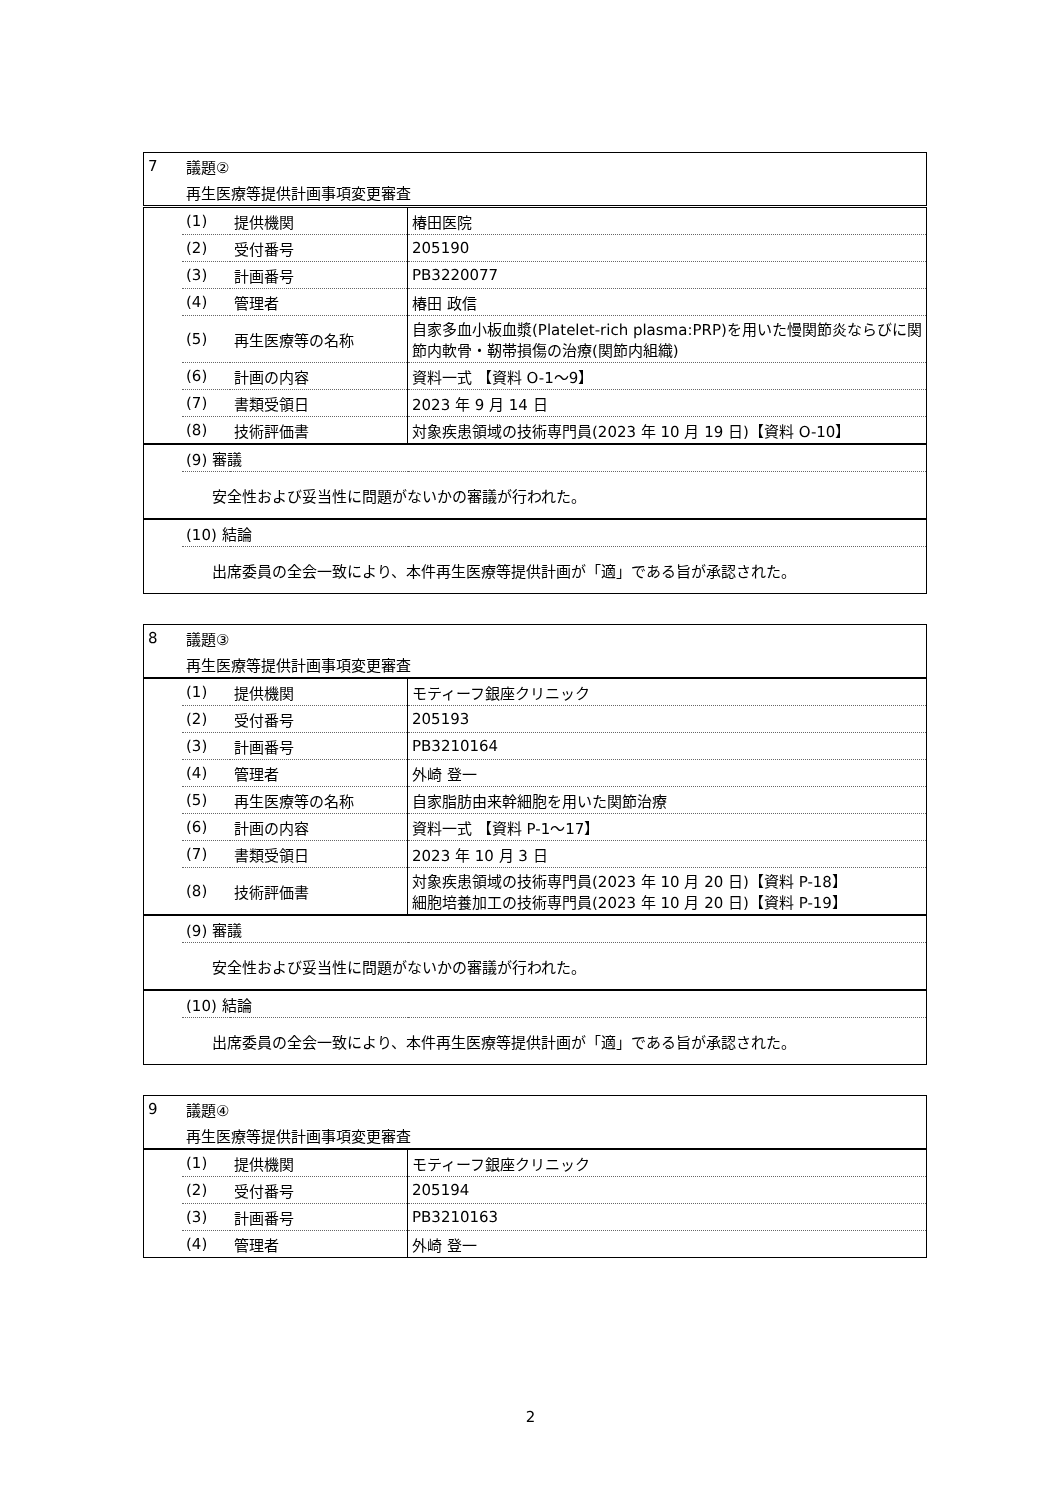| 7 | 議題② | | |
| | 再生医療等提供計画事項変更審査 | | |
| | (1) | 提供機関 | 椿田医院 |
| | (2) | 受付番号 | 205190 |
| | (3) | 計画番号 | PB3220077 |
| | (4) | 管理者 | 椿田 政信 |
| | (5) | 再生医療等の名称 | 自家多血小板血漿(Platelet-rich plasma:PRP)を用いた慢関節炎ならびに関節内軟骨・靭帯損傷の治療(関節内組織) |
| | (6) | 計画の内容 | 資料一式 【資料 O-1～9】 |
| | (7) | 書類受領日 | 2023 年 9 月 14 日 |
| | (8) | 技術評価書 | 対象疾患領域の技術専門員(2023 年 10 月 19 日)【資料 O-10】 |
| | (9) 審議 | | |
| | 安全性および妥当性に問題がないかの審議が行われた。 | | |
| | (10) 結論 | | |
| | 出席委員の全会一致により、本件再生医療等提供計画が「適」である旨が承認された。 | | |
| 8 | 議題③ | | |
| | 再生医療等提供計画事項変更審査 | | |
| | (1) | 提供機関 | モティーフ銀座クリニック |
| | (2) | 受付番号 | 205193 |
| | (3) | 計画番号 | PB3210164 |
| | (4) | 管理者 | 外崎 登一 |
| | (5) | 再生医療等の名称 | 自家脂肪由来幹細胞を用いた関節治療 |
| | (6) | 計画の内容 | 資料一式 【資料 P-1～17】 |
| | (7) | 書類受領日 | 2023 年 10 月 3 日 |
| | (8) | 技術評価書 | 対象疾患領域の技術専門員(2023 年 10 月 20 日)【資料 P-18】 細胞培養加工の技術専門員(2023 年 10 月 20 日)【資料 P-19】 |
| | (9) 審議 | | |
| | 安全性および妥当性に問題がないかの審議が行われた。 | | |
| | (10) 結論 | | |
| | 出席委員の全会一致により、本件再生医療等提供計画が「適」である旨が承認された。 | | |
| 9 | 議題④ | | |
| | 再生医療等提供計画事項変更審査 | | |
| | (1) | 提供機関 | モティーフ銀座クリニック |
| | (2) | 受付番号 | 205194 |
| | (3) | 計画番号 | PB3210163 |
| | (4) | 管理者 | 外崎 登一 |
2